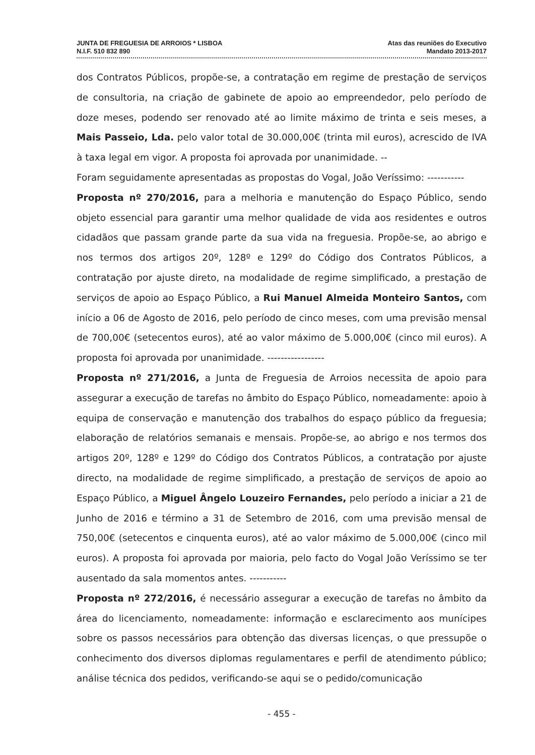JUNTA DE FREGUESIA DE ARROIOS * LISBOA
N.I.F. 510 832 890
Atas das reuniões do Executivo
Mandato 2013-2017
dos Contratos Públicos, propõe-se, a contratação em regime de prestação de serviços de consultoria, na criação de gabinete de apoio ao empreendedor, pelo período de doze meses, podendo ser renovado até ao limite máximo de trinta e seis meses, a Mais Passeio, Lda. pelo valor total de 30.000,00€ (trinta mil euros), acrescido de IVA à taxa legal em vigor. A proposta foi aprovada por unanimidade. --
Foram seguidamente apresentadas as propostas do Vogal, João Veríssimo: -----------
Proposta nº 270/2016, para a melhoria e manutenção do Espaço Público, sendo objeto essencial para garantir uma melhor qualidade de vida aos residentes e outros cidadãos que passam grande parte da sua vida na freguesia. Propõe-se, ao abrigo e nos termos dos artigos 20º, 128º e 129º do Código dos Contratos Públicos, a contratação por ajuste direto, na modalidade de regime simplificado, a prestação de serviços de apoio ao Espaço Público, a Rui Manuel Almeida Monteiro Santos, com início a 06 de Agosto de 2016, pelo período de cinco meses, com uma previsão mensal de 700,00€ (setecentos euros), até ao valor máximo de 5.000,00€ (cinco mil euros). A proposta foi aprovada por unanimidade. -----------------
Proposta nº 271/2016, a Junta de Freguesia de Arroios necessita de apoio para assegurar a execução de tarefas no âmbito do Espaço Público, nomeadamente: apoio à equipa de conservação e manutenção dos trabalhos do espaço público da freguesia; elaboração de relatórios semanais e mensais. Propõe-se, ao abrigo e nos termos dos artigos 20º, 128º e 129º do Código dos Contratos Públicos, a contratação por ajuste directo, na modalidade de regime simplificado, a prestação de serviços de apoio ao Espaço Público, a Miguel Ângelo Louzeiro Fernandes, pelo período a iniciar a 21 de Junho de 2016 e término a 31 de Setembro de 2016, com uma previsão mensal de 750,00€ (setecentos e cinquenta euros), até ao valor máximo de 5.000,00€ (cinco mil euros). A proposta foi aprovada por maioria, pelo facto do Vogal João Veríssimo se ter ausentado da sala momentos antes. -----------
Proposta nº 272/2016, é necessário assegurar a execução de tarefas no âmbito da área do licenciamento, nomeadamente: informação e esclarecimento aos munícipes sobre os passos necessários para obtenção das diversas licenças, o que pressupõe o conhecimento dos diversos diplomas regulamentares e perfil de atendimento público; análise técnica dos pedidos, verificando-se aqui se o pedido/comunicação
- 455 -